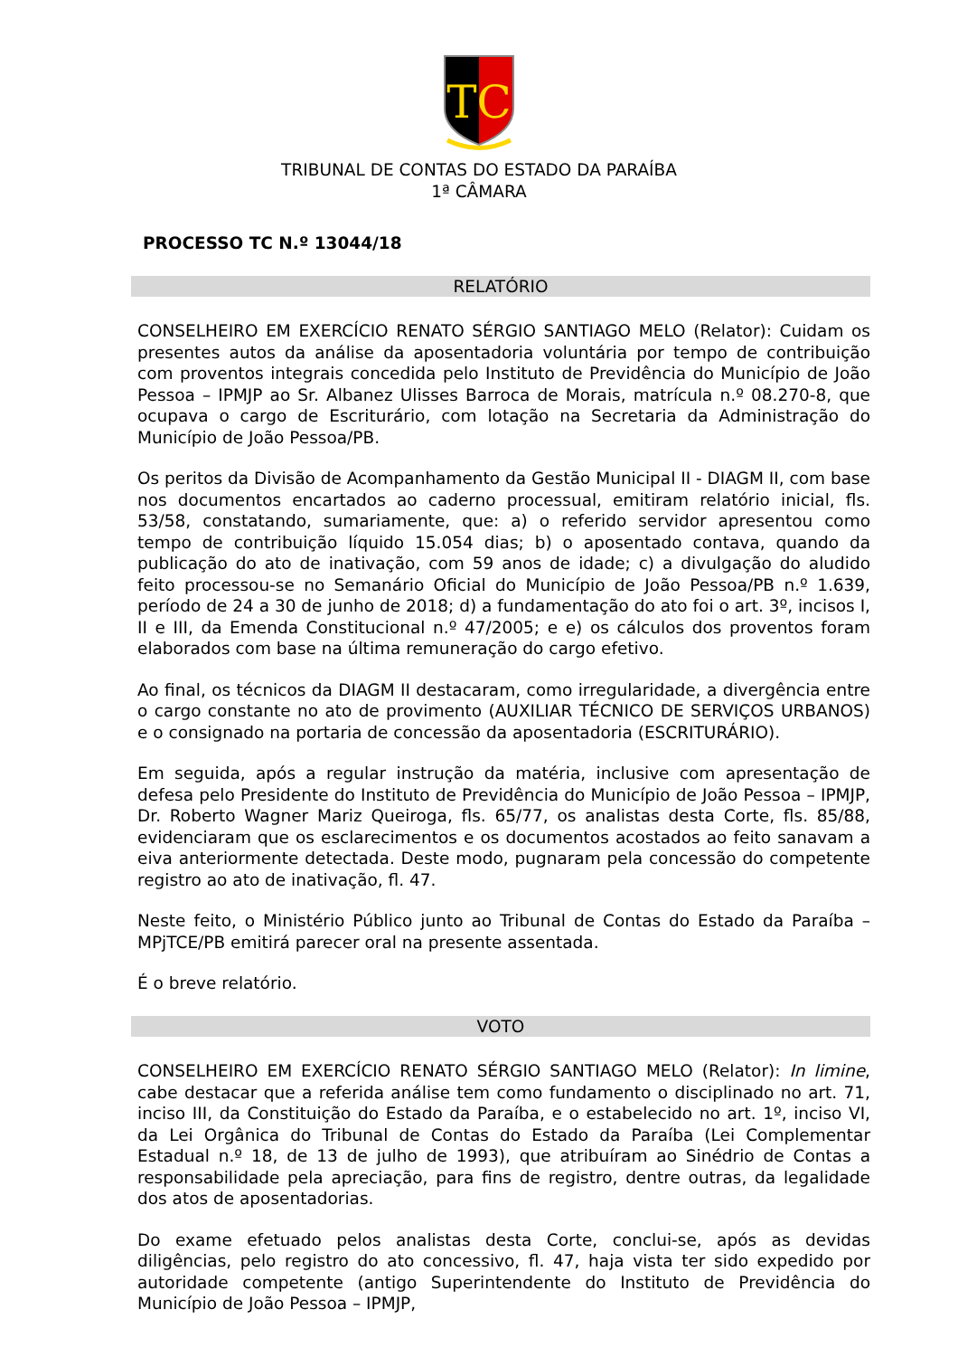TC
TRIBUNAL DE CONTAS DO ESTADO DA PARAÍBA
1ª CÂMARA
PROCESSO TC N.º 13044/18
RELATÓRIO
CONSELHEIRO EM EXERCÍCIO RENATO SÉRGIO SANTIAGO MELO (Relator): Cuidam os presentes autos da análise da aposentadoria voluntária por tempo de contribuição com proventos integrais concedida pelo Instituto de Previdência do Município de João Pessoa – IPMJP ao Sr. Albanez Ulisses Barroca de Morais, matrícula n.º 08.270-8, que ocupava o cargo de Escriturário, com lotação na Secretaria da Administração do Município de João Pessoa/PB.
Os peritos da Divisão de Acompanhamento da Gestão Municipal II - DIAGM II, com base nos documentos encartados ao caderno processual, emitiram relatório inicial, fls. 53/58, constatando, sumariamente, que: a) o referido servidor apresentou como tempo de contribuição líquido 15.054 dias; b) o aposentado contava, quando da publicação do ato de inativação, com 59 anos de idade; c) a divulgação do aludido feito processou-se no Semanário Oficial do Município de João Pessoa/PB n.º 1.639, período de 24 a 30 de junho de 2018; d) a fundamentação do ato foi o art. 3º, incisos I, II e III, da Emenda Constitucional n.º 47/2005; e e) os cálculos dos proventos foram elaborados com base na última remuneração do cargo efetivo.
Ao final, os técnicos da DIAGM II destacaram, como irregularidade, a divergência entre o cargo constante no ato de provimento (AUXILIAR TÉCNICO DE SERVIÇOS URBANOS) e o consignado na portaria de concessão da aposentadoria (ESCRITURÁRIO).
Em seguida, após a regular instrução da matéria, inclusive com apresentação de defesa pelo Presidente do Instituto de Previdência do Município de João Pessoa – IPMJP, Dr. Roberto Wagner Mariz Queiroga, fls. 65/77, os analistas desta Corte, fls. 85/88, evidenciaram que os esclarecimentos e os documentos acostados ao feito sanavam a eiva anteriormente detectada. Deste modo, pugnaram pela concessão do competente registro ao ato de inativação, fl. 47.
Neste feito, o Ministério Público junto ao Tribunal de Contas do Estado da Paraíba – MPjTCE/PB emitirá parecer oral na presente assentada.
É o breve relatório.
VOTO
CONSELHEIRO EM EXERCÍCIO RENATO SÉRGIO SANTIAGO MELO (Relator): In limine, cabe destacar que a referida análise tem como fundamento o disciplinado no art. 71, inciso III, da Constituição do Estado da Paraíba, e o estabelecido no art. 1º, inciso VI, da Lei Orgânica do Tribunal de Contas do Estado da Paraíba (Lei Complementar Estadual n.º 18, de 13 de julho de 1993), que atribuíram ao Sinédrio de Contas a responsabilidade pela apreciação, para fins de registro, dentre outras, da legalidade dos atos de aposentadorias.
Do exame efetuado pelos analistas desta Corte, conclui-se, após as devidas diligências, pelo registro do ato concessivo, fl. 47, haja vista ter sido expedido por autoridade competente (antigo Superintendente do Instituto de Previdência do Município de João Pessoa – IPMJP,